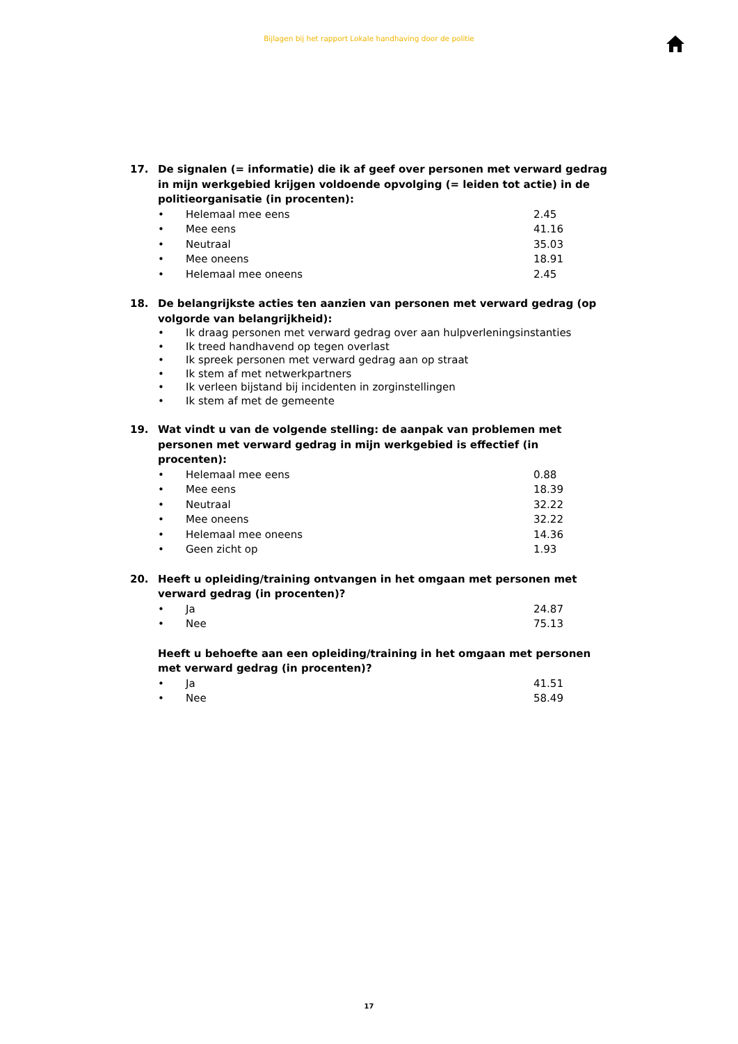Bijlagen bij het rapport Lokale handhaving door de politie
17. De signalen (= informatie) die ik af geef over personen met verward gedrag in mijn werkgebied krijgen voldoende opvolging (= leiden tot actie) in de politieorganisatie (in procenten):
• Helemaal mee eens 2.45
• Mee eens 41.16
• Neutraal 35.03
• Mee oneens 18.91
• Helemaal mee oneens 2.45
18. De belangrijkste acties ten aanzien van personen met verward gedrag (op volgorde van belangrijkheid):
• Ik draag personen met verward gedrag over aan hulpverleningsinstanties
• Ik treed handhavend op tegen overlast
• Ik spreek personen met verward gedrag aan op straat
• Ik stem af met netwerkpartners
• Ik verleen bijstand bij incidenten in zorginstellingen
• Ik stem af met de gemeente
19. Wat vindt u van de volgende stelling: de aanpak van problemen met personen met verward gedrag in mijn werkgebied is effectief (in procenten):
• Helemaal mee eens 0.88
• Mee eens 18.39
• Neutraal 32.22
• Mee oneens 32.22
• Helemaal mee oneens 14.36
• Geen zicht op 1.93
20. Heeft u opleiding/training ontvangen in het omgaan met personen met verward gedrag (in procenten)?
• Ja 24.87
• Nee 75.13
Heeft u behoefte aan een opleiding/training in het omgaan met personen met verward gedrag (in procenten)?
• Ja 41.51
• Nee 58.49
17